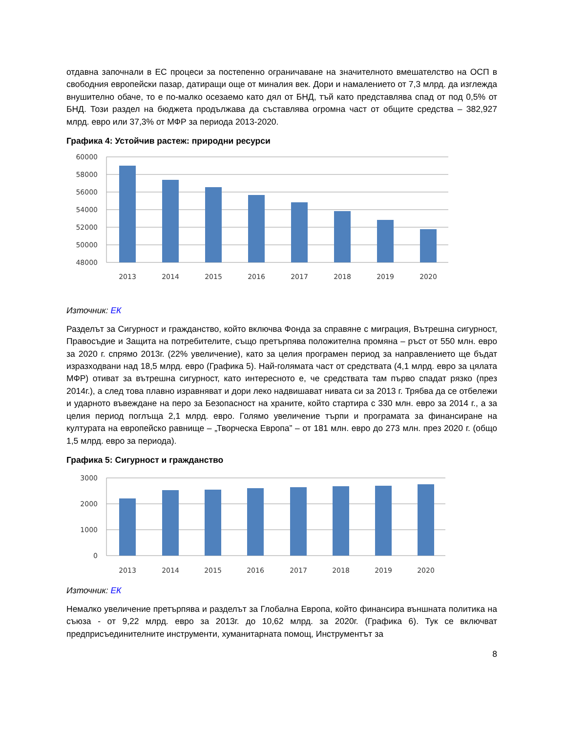отдавна започнали в ЕС процеси за постепенно ограничаване на значителното вмешателство на ОСП в свободния европейски пазар, датиращи още от миналия век. Дори и намалението от 7,3 млрд. да изглежда внушително обаче, то е по-малко осезаемо като дял от БНД, тъй като представлява спад от под 0,5% от БНД. Този раздел на бюджета продължава да съставлява огромна част от общите средства – 382,927 млрд. евро или 37,3% от МФР за периода 2013-2020.
Графика 4: Устойчив растеж: природни ресурси
60000
58000
56000
54000
52000
50000
48000
2013
2014
2015
2016
2017
2018
2019
2020
Източник: ЕК
Разделът за Сигурност и гражданство, който включва Фонда за справяне с миграция, Вътрешна сигурност, Правосъдие и Защита на потребителите, също претърпява положителна промяна – ръст от 550 млн. евро за 2020 г. спрямо 2013г. (22% увеличение), като за целия програмен период за направлението ще бъдат изразходвани над 18,5 млрд. евро (Графика 5). Най-голямата част от средствата (4,1 млрд. евро за цялата МФР) отиват за вътрешна сигурност, като интересното е, че средствата там първо спадат рязко (през 2014г.), а след това плавно изравняват и дори леко надвишават нивата си за 2013 г. Трябва да се отбележи и ударното въвеждане на перо за Безопасност на храните, който стартира с 330 млн. евро за 2014 г., а за целия период поглъща 2,1 млрд. евро. Голямо увеличение търпи и програмата за финансиране на културата на европейско равнище – „Творческа Европа” – от 181 млн. евро до 273 млн. през 2020 г. (общо 1,5 млрд. евро за периода).
Графика 5: Сигурност и гражданство
3000
2000
1000
0
2013
2014
2015
2016
2017
2018
2019
2020
Източник: ЕК
Немалко увеличение претърпява и разделът за Глобална Европа, който финансира външната политика на съюза - от 9,22 млрд. евро за 2013г. до 10,62 млрд. за 2020г. (Графика 6). Тук се включват предприсъединителните инструменти, хуманитарната помощ, Инструментът за
8